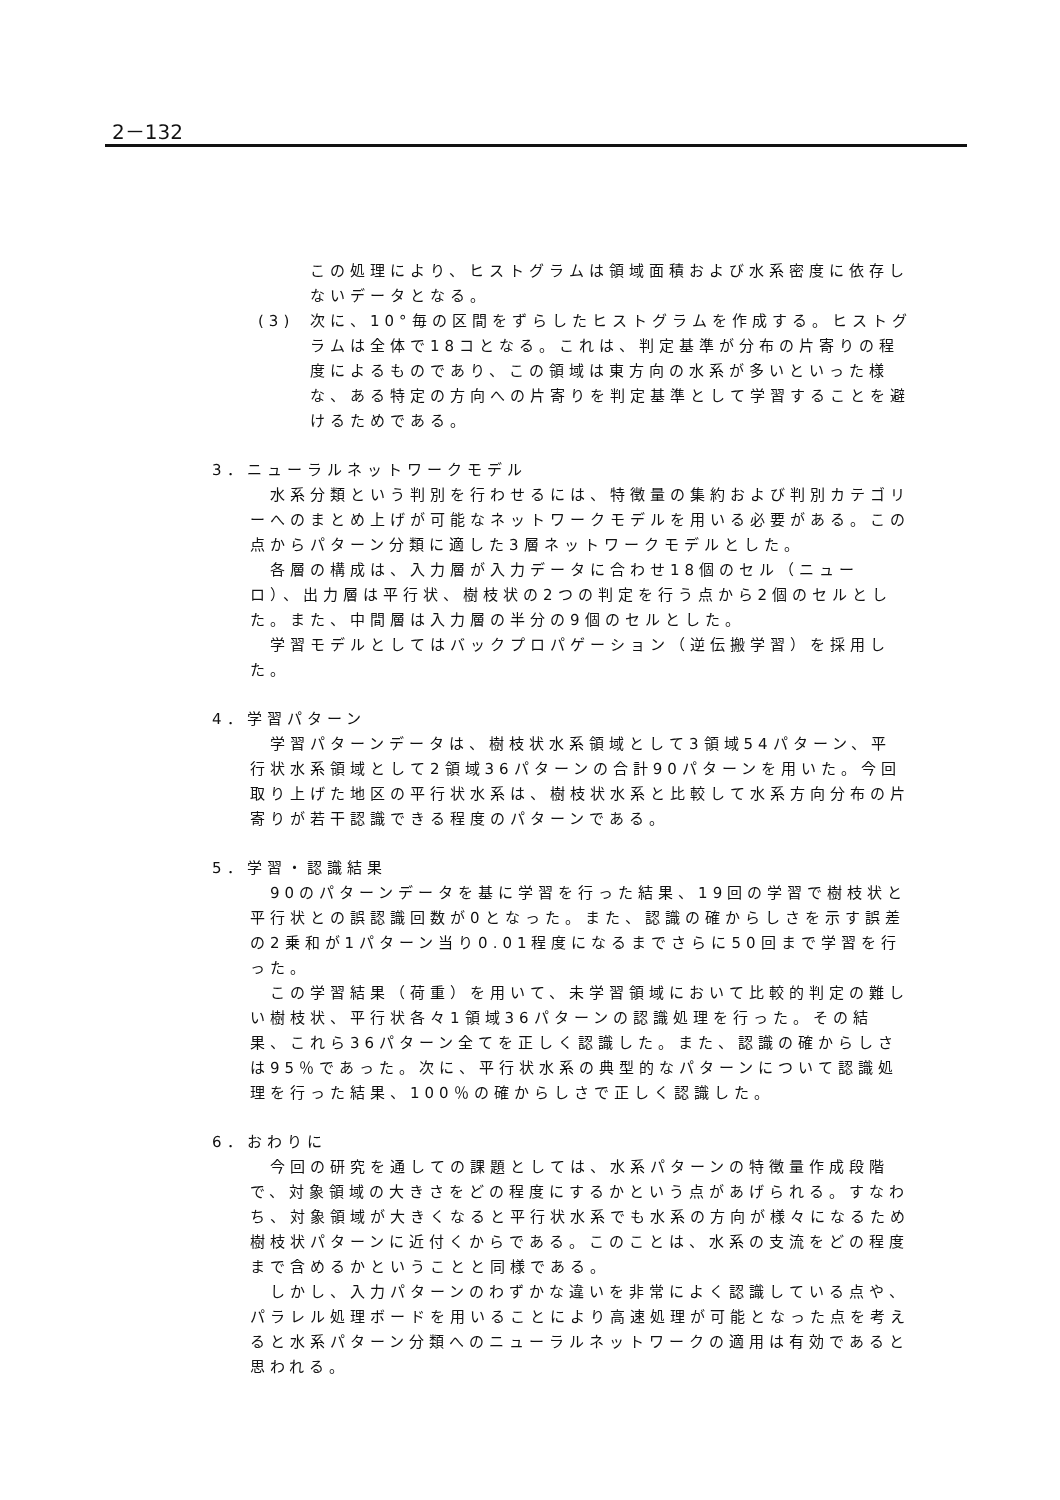2－132
この処理により、ヒストグラムは領域面積および水系密度に依存しないデータとなる。
(3) 次に、10°毎の区間をずらしたヒストグラムを作成する。ヒストグラムは全体で18コとなる。これは、判定基準が分布の片寄りの程度によるものであり、この領域は東方向の水系が多いといった様な、ある特定の方向への片寄りを判定基準として学習することを避けるためである。
3．ニューラルネットワークモデル
水系分類という判別を行わせるには、特徴量の集約および判別カテゴリーへのまとめ上げが可能なネットワークモデルを用いる必要がある。この点からパターン分類に適した3層ネットワークモデルとした。
各層の構成は、入力層が入力データに合わせ18個のセル（ニューロ）、出力層は平行状、樹枝状の2つの判定を行う点から2個のセルとした。また、中間層は入力層の半分の9個のセルとした。
学習モデルとしてはバックプロパゲーション（逆伝搬学習）を採用した。
4．学習パターン
学習パターンデータは、樹枝状水系領域として3領域54パターン、平行状水系領域として2領域36パターンの合計90パターンを用いた。今回取り上げた地区の平行状水系は、樹枝状水系と比較して水系方向分布の片寄りが若干認識できる程度のパターンである。
5．学習・認識結果
90のパターンデータを基に学習を行った結果、19回の学習で樹枝状と平行状との誤認識回数が0となった。また、認識の確からしさを示す誤差の2乗和が1パターン当り0.01程度になるまでさらに50回まで学習を行った。
この学習結果（荷重）を用いて、未学習領域において比較的判定の難しい樹枝状、平行状各々1領域36パターンの認識処理を行った。その結果、これら36パターン全てを正しく認識した。また、認識の確からしさは95％であった。次に、平行状水系の典型的なパターンについて認識処理を行った結果、100％の確からしさで正しく認識した。
6．おわりに
今回の研究を通しての課題としては、水系パターンの特徴量作成段階で、対象領域の大きさをどの程度にするかという点があげられる。すなわち、対象領域が大きくなると平行状水系でも水系の方向が様々になるため樹枝状パターンに近付くからである。このことは、水系の支流をどの程度まで含めるかということと同様である。
しかし、入力パターンのわずかな違いを非常によく認識している点や、パラレル処理ボードを用いることにより高速処理が可能となった点を考えると水系パターン分類へのニューラルネットワークの適用は有効であると思われる。